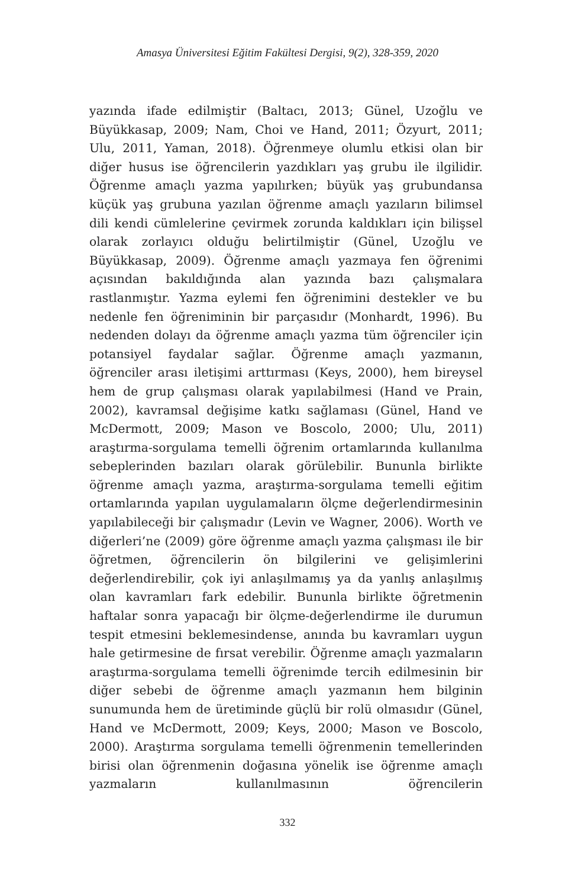Amasya Üniversitesi Eğitim Fakültesi Dergisi, 9(2), 328-359, 2020
yazında ifade edilmiştir (Baltacı, 2013; Günel, Uzoğlu ve Büyükkasap, 2009; Nam, Choi ve Hand, 2011; Özyurt, 2011; Ulu, 2011, Yaman, 2018). Öğrenmeye olumlu etkisi olan bir diğer husus ise öğrencilerin yazdıkları yaş grubu ile ilgilidir. Öğrenme amaçlı yazma yapılırken; büyük yaş grubundansa küçük yaş grubuna yazılan öğrenme amaçlı yazıların bilimsel dili kendi cümlelerine çevirmek zorunda kaldıkları için bilişsel olarak zorlayıcı olduğu belirtilmiştir (Günel, Uzoğlu ve Büyükkasap, 2009). Öğrenme amaçlı yazmaya fen öğrenimi açısından bakıldığında alan yazında bazı çalışmalara rastlanmıştır. Yazma eylemi fen öğrenimini destekler ve bu nedenle fen öğreniminin bir parçasıdır (Monhardt, 1996). Bu nedenden dolayı da öğrenme amaçlı yazma tüm öğrenciler için potansiyel faydalar sağlar. Öğrenme amaçlı yazmanın, öğrenciler arası iletişimi arttırması (Keys, 2000), hem bireysel hem de grup çalışması olarak yapılabilmesi (Hand ve Prain, 2002), kavramsal değişime katkı sağlaması (Günel, Hand ve McDermott, 2009; Mason ve Boscolo, 2000; Ulu, 2011) araştırma-sorgulama temelli öğrenim ortamlarında kullanılma sebeplerinden bazıları olarak görülebilir. Bununla birlikte öğrenme amaçlı yazma, araştırma-sorgulama temelli eğitim ortamlarında yapılan uygulamaların ölçme değerlendirmesinin yapılabileceği bir çalışmadır (Levin ve Wagner, 2006). Worth ve diğerleri’ne (2009) göre öğrenme amaçlı yazma çalışması ile bir öğretmen, öğrencilerin ön bilgilerini ve gelişimlerini değerlendirebilir, çok iyi anlaşılmamış ya da yanlış anlaşılmış olan kavramları fark edebilir. Bununla birlikte öğretmenin haftalar sonra yapacağı bir ölçme-değerlendirme ile durumun tespit etmesini beklemesindense, anında bu kavramları uygun hale getirmesine de fırsat verebilir. Öğrenme amaçlı yazmaların araştırma-sorgulama temelli öğrenimde tercih edilmesinin bir diğer sebebi de öğrenme amaçlı yazmanın hem bilginin sunumunda hem de üretiminde güçlü bir rolü olmasıdır (Günel, Hand ve McDermott, 2009; Keys, 2000; Mason ve Boscolo, 2000). Araştırma sorgulama temelli öğrenmenin temellerinden birisi olan öğrenmenin doğasına yönelik ise öğrenme amaçlı yazmaların kullanılmasının öğrencilerin
332